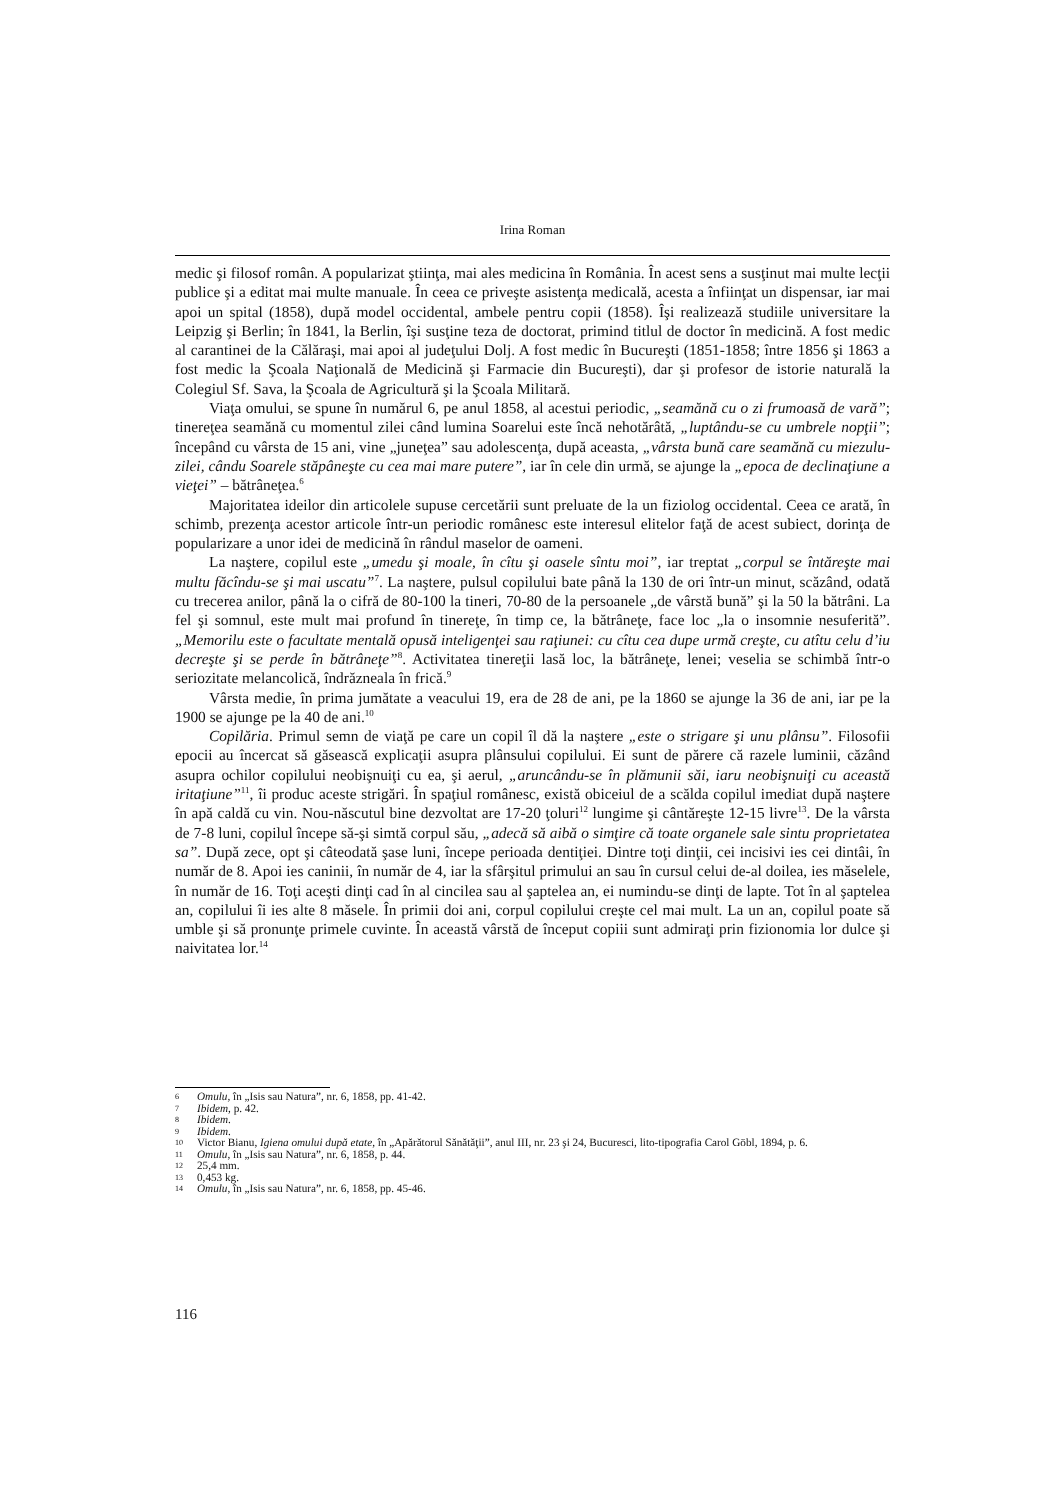Irina Roman
medic şi filosof român. A popularizat ştiinţa, mai ales medicina în România. În acest sens a susţinut mai multe lecţii publice şi a editat mai multe manuale. În ceea ce priveşte asistenţa medicală, acesta a înfiinţat un dispensar, iar mai apoi un spital (1858), după model occidental, ambele pentru copii (1858). Îşi realizează studiile universitare la Leipzig şi Berlin; în 1841, la Berlin, îşi susţine teza de doctorat, primind titlul de doctor în medicină. A fost medic al carantinei de la Călăraşi, mai apoi al judeţului Dolj. A fost medic în Bucureşti (1851-1858; între 1856 şi 1863 a fost medic la Şcoala Naţională de Medicină şi Farmacie din Bucureşti), dar şi profesor de istorie naturală la Colegiul Sf. Sava, la Şcoala de Agricultură şi la Şcoala Militară.
Viaţa omului, se spune în numărul 6, pe anul 1858, al acestui periodic, „seamănă cu o zi frumoasă de vară”; tinereţea seamănă cu momentul zilei când lumina Soarelui este încă nehotărâtă, „luptându-se cu umbrele nopţii”; începând cu vârsta de 15 ani, vine „juneţea” sau adolescenţa, după aceasta, „vârsta bună care seamănă cu miezulu-zilei, cându Soarele stăpâneşte cu cea mai mare putere”, iar în cele din urmă, se ajunge la „epoca de declinaţiune a vieţei” – bătrâneţea.<sup>6</sup>
Majoritatea ideilor din articolele supuse cercetării sunt preluate de la un fiziolog occidental. Ceea ce arată, în schimb, prezenţa acestor articole într-un periodic românesc este interesul elitelor faţă de acest subiect, dorinţa de popularizare a unor idei de medicină în rândul maselor de oameni.
La naştere, copilul este „umedu şi moale, în cîtu şi oasele sîntu moi”, iar treptat „corpul se întăreşte mai multu făcîndu-se şi mai uscatu”<sup>7</sup>. La naştere, pulsul copilului bate până la 130 de ori într-un minut, scăzând, odată cu trecerea anilor, până la o cifră de 80-100 la tineri, 70-80 de la persoanele „de vârstă bună” şi la 50 la bătrâni. La fel şi somnul, este mult mai profund în tinereţe, în timp ce, la bătrâneţe, face loc „la o insomnie nesuferită”. „Memorilu este o facultate mentală opusă inteligenţei sau raţiunei: cu cîtu cea dupe urmă creşte, cu atîtu celu d’iu decreşte şi se perde în bătrâneţe”<sup>8</sup>. Activitatea tinereţii lasă loc, la bătrâneţe, lenei; veselia se schimbă într-o seriozitate melancolică, îndrăzneala în frică.<sup>9</sup>
Vârsta medie, în prima jumătate a veacului 19, era de 28 de ani, pe la 1860 se ajunge la 36 de ani, iar pe la 1900 se ajunge pe la 40 de ani.<sup>10</sup>
Copilăria. Primul semn de viaţă pe care un copil îl dă la naştere „este o strigare şi unu plânsu”. Filosofii epocii au încercat să găsească explicaţii asupra plânsului copilului. Ei sunt de părere că razele luminii, căzând asupra ochilor copilului neobişnuiţi cu ea, şi aerul, „aruncându-se în plămunii săi, iaru neobişnuiţi cu această iritaţiune”<sup>11</sup>, îi produc aceste strigări. În spaţiul românesc, există obiceiul de a scălda copilul imediat după naştere în apă caldă cu vin. Nou-născutul bine dezvoltat are 17-20 ţoluri<sup>12</sup> lungime şi cântăreşte 12-15 livre<sup>13</sup>. De la vârsta de 7-8 luni, copilul începe să-şi simtă corpul său, „adecă să aibă o simţire că toate organele sale sintu proprietatea sa”. După zece, opt şi câteodată şase luni, începe perioada dentiţiei. Dintre toţi dinţii, cei incisivi ies cei dintâi, în număr de 8. Apoi ies caninii, în număr de 4, iar la sfârşitul primului an sau în cursul celui de-al doilea, ies măselele, în număr de 16. Toţi aceşti dinţi cad în al cincilea sau al şaptelea an, ei numindu-se dinţi de lapte. Tot în al şaptelea an, copilului îi ies alte 8 măsele. În primii doi ani, corpul copilului creşte cel mai mult. La un an, copilul poate să umble şi să pronunţe primele cuvinte. În această vârstă de început copiii sunt admiraţi prin fizionomia lor dulce şi naivitatea lor.<sup>14</sup>
6 Omulu, în „Isis sau Natura”, nr. 6, 1858, pp. 41-42.
7 Ibidem, p. 42.
8 Ibidem.
9 Ibidem.
10 Victor Bianu, Igiena omului după etate, în „Apărătorul Sănătăţii”, anul III, nr. 23 şi 24, Bucuresci, lito-tipografia Carol Göbl, 1894, p. 6.
11 Omulu, în „Isis sau Natura”, nr. 6, 1858, p. 44.
12 25,4 mm.
13 0,453 kg.
14 Omulu, în „Isis sau Natura”, nr. 6, 1858, pp. 45-46.
116